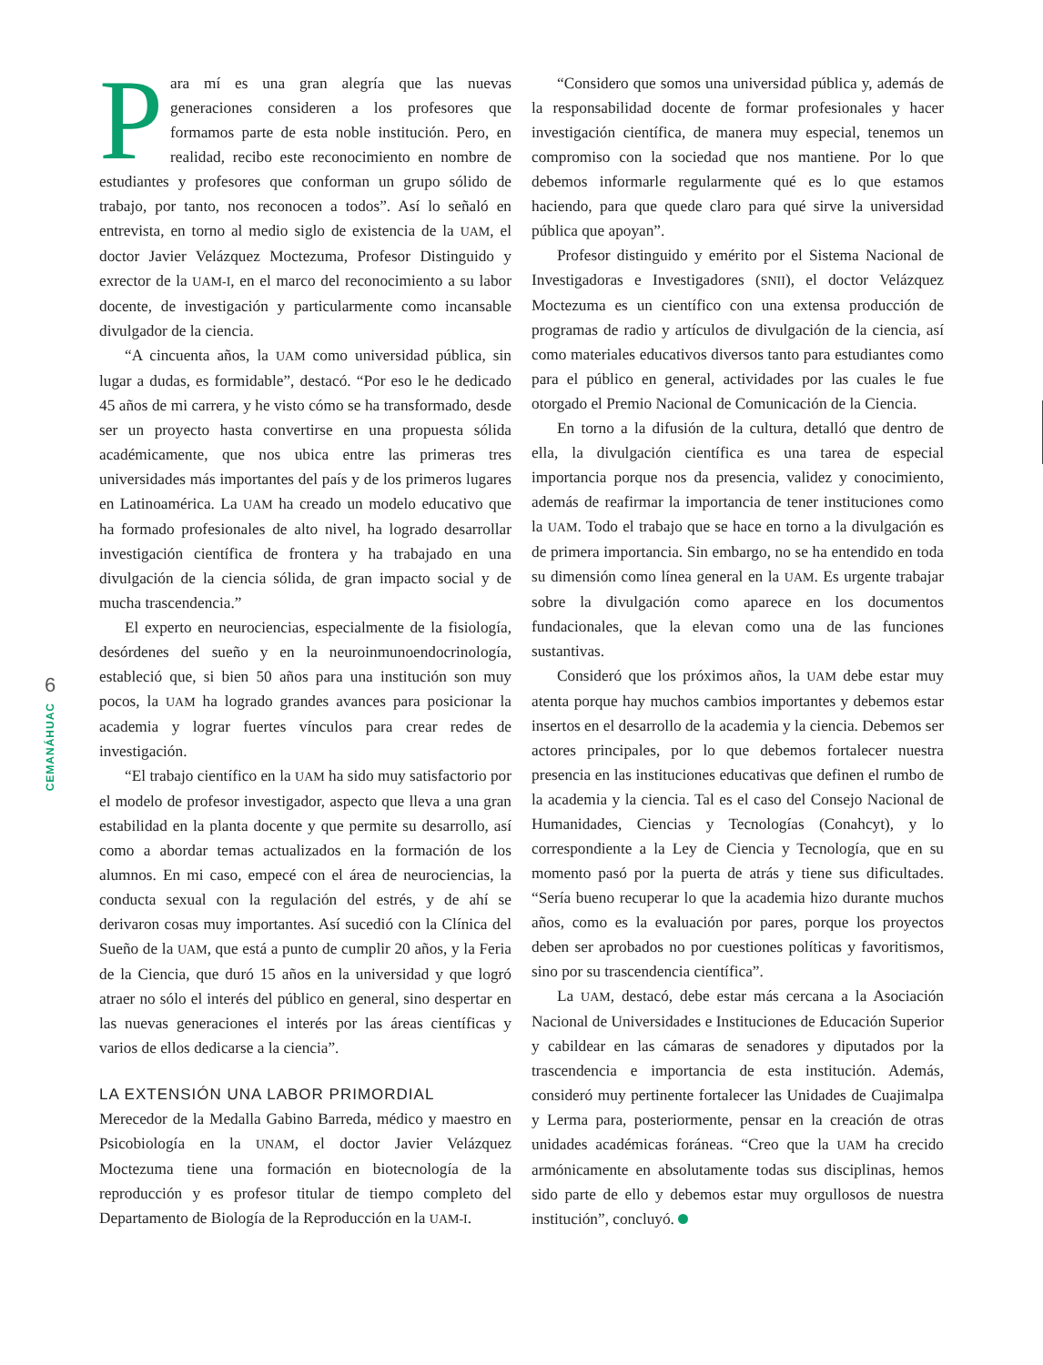6
CEMANÁHUAC
Para mí es una gran alegría que las nuevas generaciones consideren a los profesores que formamos parte de esta noble institución. Pero, en realidad, recibo este reconocimiento en nombre de estudiantes y profesores que conforman un grupo sólido de trabajo, por tanto, nos reconocen a todos”. Así lo señaló en entrevista, en torno al medio siglo de existencia de la UAM, el doctor Javier Velázquez Moctezuma, Profesor Distinguido y exrector de la UAM-I, en el marco del reconocimiento a su labor docente, de investigación y particularmente como incansable divulgador de la ciencia.
“A cincuenta años, la UAM como universidad pública, sin lugar a dudas, es formidable”, destacó. “Por eso le he dedicado 45 años de mi carrera, y he visto cómo se ha transformado, desde ser un proyecto hasta convertirse en una propuesta sólida académicamente, que nos ubica entre las primeras tres universidades más importantes del país y de los primeros lugares en Latinoamérica. La UAM ha creado un modelo educativo que ha formado profesionales de alto nivel, ha logrado desarrollar investigación científica de frontera y ha trabajado en una divulgación de la ciencia sólida, de gran impacto social y de mucha trascendencia.”
El experto en neurociencias, especialmente de la fisiología, desórdenes del sueño y en la neuroinmunoendocrinología, estableció que, si bien 50 años para una institución son muy pocos, la UAM ha logrado grandes avances para posicionar la academia y lograr fuertes vínculos para crear redes de investigación.
“El trabajo científico en la UAM ha sido muy satisfactorio por el modelo de profesor investigador, aspecto que lleva a una gran estabilidad en la planta docente y que permite su desarrollo, así como a abordar temas actualizados en la formación de los alumnos. En mi caso, empecé con el área de neurociencias, la conducta sexual con la regulación del estrés, y de ahí se derivaron cosas muy importantes. Así sucedió con la Clínica del Sueño de la UAM, que está a punto de cumplir 20 años, y la Feria de la Ciencia, que duró 15 años en la universidad y que logró atraer no sólo el interés del público en general, sino despertar en las nuevas generaciones el interés por las áreas científicas y varios de ellos dedicarse a la ciencia”.
LA EXTENSIÓN UNA LABOR PRIMORDIAL
Merecedor de la Medalla Gabino Barreda, médico y maestro en Psicobiología en la UNAM, el doctor Javier Velázquez Moctezuma tiene una formación en biotecnología de la reproducción y es profesor titular de tiempo completo del Departamento de Biología de la Reproducción en la UAM-I.
“Considero que somos una universidad pública y, además de la responsabilidad docente de formar profesionales y hacer investigación científica, de manera muy especial, tenemos un compromiso con la sociedad que nos mantiene. Por lo que debemos informarle regularmente qué es lo que estamos haciendo, para que quede claro para qué sirve la universidad pública que apoyan”.
Profesor distinguido y emérito por el Sistema Nacional de Investigadoras e Investigadores (SNII), el doctor Velázquez Moctezuma es un científico con una extensa producción de programas de radio y artículos de divulgación de la ciencia, así como materiales educativos diversos tanto para estudiantes como para el público en general, actividades por las cuales le fue otorgado el Premio Nacional de Comunicación de la Ciencia.
En torno a la difusión de la cultura, detalló que dentro de ella, la divulgación científica es una tarea de especial importancia porque nos da presencia, validez y conocimiento, además de reafirmar la importancia de tener instituciones como la UAM. Todo el trabajo que se hace en torno a la divulgación es de primera importancia. Sin embargo, no se ha entendido en toda su dimensión como línea general en la UAM. Es urgente trabajar sobre la divulgación como aparece en los documentos fundacionales, que la elevan como una de las funciones sustantivas.
Consideró que los próximos años, la UAM debe estar muy atenta porque hay muchos cambios importantes y debemos estar insertos en el desarrollo de la academia y la ciencia. Debemos ser actores principales, por lo que debemos fortalecer nuestra presencia en las instituciones educativas que definen el rumbo de la academia y la ciencia. Tal es el caso del Consejo Nacional de Humanidades, Ciencias y Tecnologías (Conahcyt), y lo correspondiente a la Ley de Ciencia y Tecnología, que en su momento pasó por la puerta de atrás y tiene sus dificultades. “Sería bueno recuperar lo que la academia hizo durante muchos años, como es la evaluación por pares, porque los proyectos deben ser aprobados no por cuestiones políticas y favoritismos, sino por su trascendencia científica”.
La UAM, destacó, debe estar más cercana a la Asociación Nacional de Universidades e Instituciones de Educación Superior y cabildear en las cámaras de senadores y diputados por la trascendencia e importancia de esta institución. Además, consideró muy pertinente fortalecer las Unidades de Cuajimalpa y Lerma para, posteriormente, pensar en la creación de otras unidades académicas foráneas. “Creo que la UAM ha crecido armónicamente en absolutamente todas sus disciplinas, hemos sido parte de ello y debemos estar muy orgullosos de nuestra institución”, concluyó.